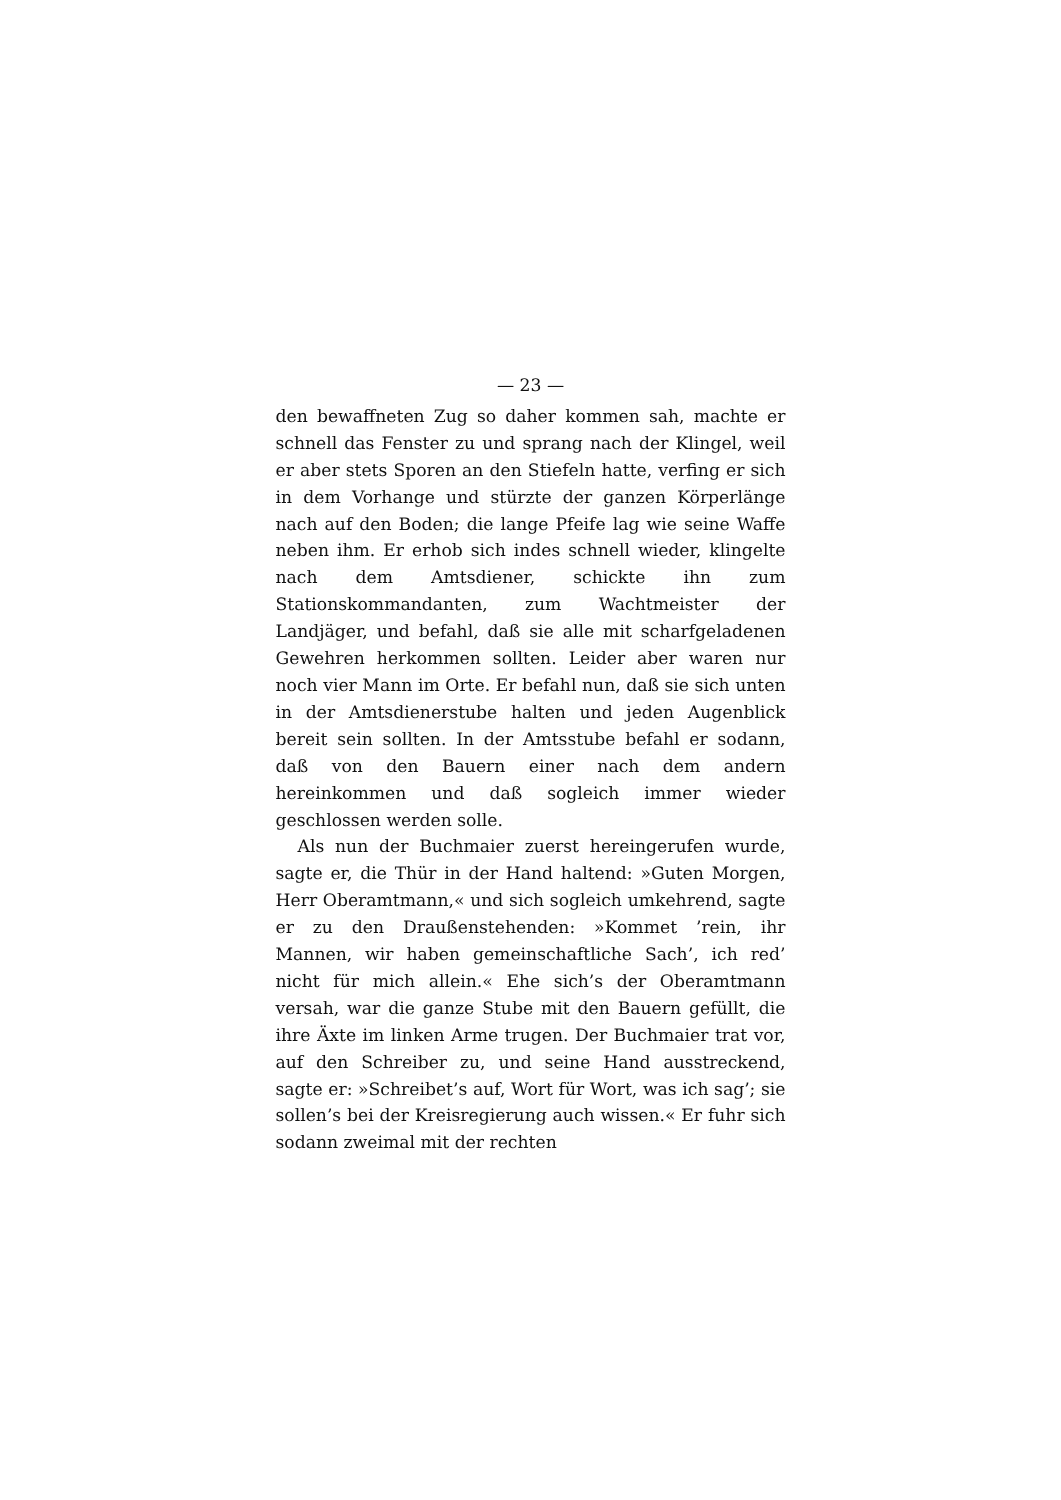— 23 —
den bewaffneten Zug so daher kommen sah, machte er schnell das Fenster zu und sprang nach der Klingel, weil er aber stets Sporen an den Stiefeln hatte, verfing er sich in dem Vorhange und stürzte der ganzen Körperlänge nach auf den Boden; die lange Pfeife lag wie seine Waffe neben ihm. Er erhob sich indes schnell wieder, klingelte nach dem Amtsdiener, schickte ihn zum Stationskommandanten, zum Wachtmeister der Landjäger, und befahl, daß sie alle mit scharfgeladenen Gewehren herkommen sollten. Leider aber waren nur noch vier Mann im Orte. Er befahl nun, daß sie sich unten in der Amtsdienerstube halten und jeden Augenblick bereit sein sollten. In der Amtsstube befahl er sodann, daß von den Bauern einer nach dem andern hereinkommen und daß sogleich immer wieder geschlossen werden solle.
Als nun der Buchmaier zuerst hereingerufen wurde, sagte er, die Thür in der Hand haltend: »Guten Morgen, Herr Oberamtmann,« und sich sogleich umkehrend, sagte er zu den Draußenstehenden: »Kommet ’rein, ihr Mannen, wir haben gemeinschaftliche Sach’, ich red’ nicht für mich allein.« Ehe sich’s der Oberamtmann versah, war die ganze Stube mit den Bauern gefüllt, die ihre Äxte im linken Arme trugen. Der Buchmaier trat vor, auf den Schreiber zu, und seine Hand ausstreckend, sagte er: »Schreibet’s auf, Wort für Wort, was ich sag’; sie sollen’s bei der Kreisregierung auch wissen.« Er fuhr sich sodann zweimal mit der rechten